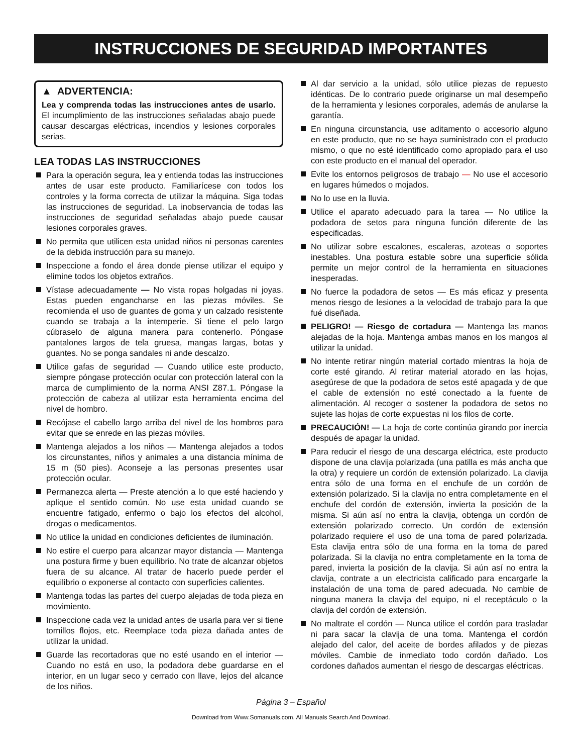INSTRUCCIONES DE SEGURIDAD IMPORTANTES
▲ ADVERTENCIA:
Lea y comprenda todas las instrucciones antes de usarlo. El incumplimiento de las instrucciones señaladas abajo puede causar descargas eléctricas, incendios y lesiones corporales serias.
LEA TODAS LAS INSTRUCCIONES
Para la operación segura, lea y entienda todas las instrucciones antes de usar este producto. Familiarícese con todos los controles y la forma correcta de utilizar la máquina. Siga todas las instrucciones de seguridad. La inobservancia de todas las instrucciones de seguridad señaladas abajo puede causar lesiones corporales graves.
No permita que utilicen esta unidad niños ni personas carentes de la debida instrucción para su manejo.
Inspeccione a fondo el área donde piense utilizar el equipo y elimine todos los objetos extraños.
Vístase adecuadamente — No vista ropas holgadas ni joyas. Estas pueden engancharse en las piezas móviles. Se recomienda el uso de guantes de goma y un calzado resistente cuando se trabaja a la intemperie. Si tiene el pelo largo cúbraselo de alguna manera para contenerlo. Póngase pantalones largos de tela gruesa, mangas largas, botas y guantes. No se ponga sandales ni ande descalzo.
Utilice gafas de seguridad — Cuando utilice este producto, siempre póngase protección ocular con protección lateral con la marca de cumplimiento de la norma ANSI Z87.1. Póngase la protección de cabeza al utilizar esta herramienta encima del nivel de hombro.
Recójase el cabello largo arriba del nivel de los hombros para evitar que se enrede en las piezas móviles.
Mantenga alejados a los niños — Mantenga alejados a todos los circunstantes, niños y animales a una distancia mínima de 15 m (50 pies). Aconseje a las personas presentes usar protección ocular.
Permanezca alerta — Preste atención a lo que esté haciendo y aplique el sentido común. No use esta unidad cuando se encuentre fatigado, enfermo o bajo los efectos del alcohol, drogas o medicamentos.
No utilice la unidad en condiciones deficientes de iluminación.
No estire el cuerpo para alcanzar mayor distancia — Mantenga una postura firme y buen equilibrio. No trate de alcanzar objetos fuera de su alcance. Al tratar de hacerlo puede perder el equilibrio o exponerse al contacto con superficies calientes.
Mantenga todas las partes del cuerpo alejadas de toda pieza en movimiento.
Inspeccione cada vez la unidad antes de usarla para ver si tiene tornillos flojos, etc. Reemplace toda pieza dañada antes de utilizar la unidad.
Guarde las recortadoras que no esté usando en el interior — Cuando no está en uso, la podadora debe guardarse en el interior, en un lugar seco y cerrado con llave, lejos del alcance de los niños.
Al dar servicio a la unidad, sólo utilice piezas de repuesto idénticas. De lo contrario puede originarse un mal desempeño de la herramienta y lesiones corporales, además de anularse la garantía.
En ninguna circunstancia, use aditamento o accesorio alguno en este producto, que no se haya suministrado con el producto mismo, o que no esté identificado como apropiado para el uso con este producto en el manual del operador.
Evite los entornos peligrosos de trabajo — No use el accesorio en lugares húmedos o mojados.
No lo use en la lluvia.
Utilice el aparato adecuado para la tarea — No utilice la podadora de setos para ninguna función diferente de las especificadas.
No utilizar sobre escalones, escaleras, azoteas o soportes inestables. Una postura estable sobre una superficie sólida permite un mejor control de la herramienta en situaciones inesperadas.
No fuerce la podadora de setos — Es más eficaz y presenta menos riesgo de lesiones a la velocidad de trabajo para la que fué diseñada.
PELIGRO! — Riesgo de cortadura — Mantenga las manos alejadas de la hoja. Mantenga ambas manos en los mangos al utilizar la unidad.
No intente retirar ningún material cortado mientras la hoja de corte esté girando. Al retirar material atorado en las hojas, asegúrese de que la podadora de setos esté apagada y de que el cable de extensión no esté conectado a la fuente de alimentación. Al recoger o sostener la podadora de setos no sujete las hojas de corte expuestas ni los filos de corte.
PRECAUCIÓN! — La hoja de corte continúa girando por inercia después de apagar la unidad.
Para reducir el riesgo de una descarga eléctrica, este producto dispone de una clavija polarizada (una patilla es más ancha que la otra) y requiere un cordón de extensión polarizado. La clavija entra sólo de una forma en el enchufe de un cordón de extensión polarizado. Si la clavija no entra completamente en el enchufe del cordón de extensión, invierta la posición de la misma. Si aún así no entra la clavija, obtenga un cordón de extensión polarizado correcto. Un cordón de extensión polarizado requiere el uso de una toma de pared polarizada. Esta clavija entra sólo de una forma en la toma de pared polarizada. Si la clavija no entra completamente en la toma de pared, invierta la posición de la clavija. Si aún así no entra la clavija, contrate a un electricista calificado para encargarle la instalación de una toma de pared adecuada. No cambie de ninguna manera la clavija del equipo, ni el receptáculo o la clavija del cordón de extensión.
No maltrate el cordón — Nunca utilice el cordón para trasladar ni para sacar la clavija de una toma. Mantenga el cordón alejado del calor, del aceite de bordes afilados y de piezas móviles. Cambie de inmediato todo cordón dañado. Los cordones dañados aumentan el riesgo de descargas eléctricas.
Página 3 – Español
Download from Www.Somanuals.com. All Manuals Search And Download.